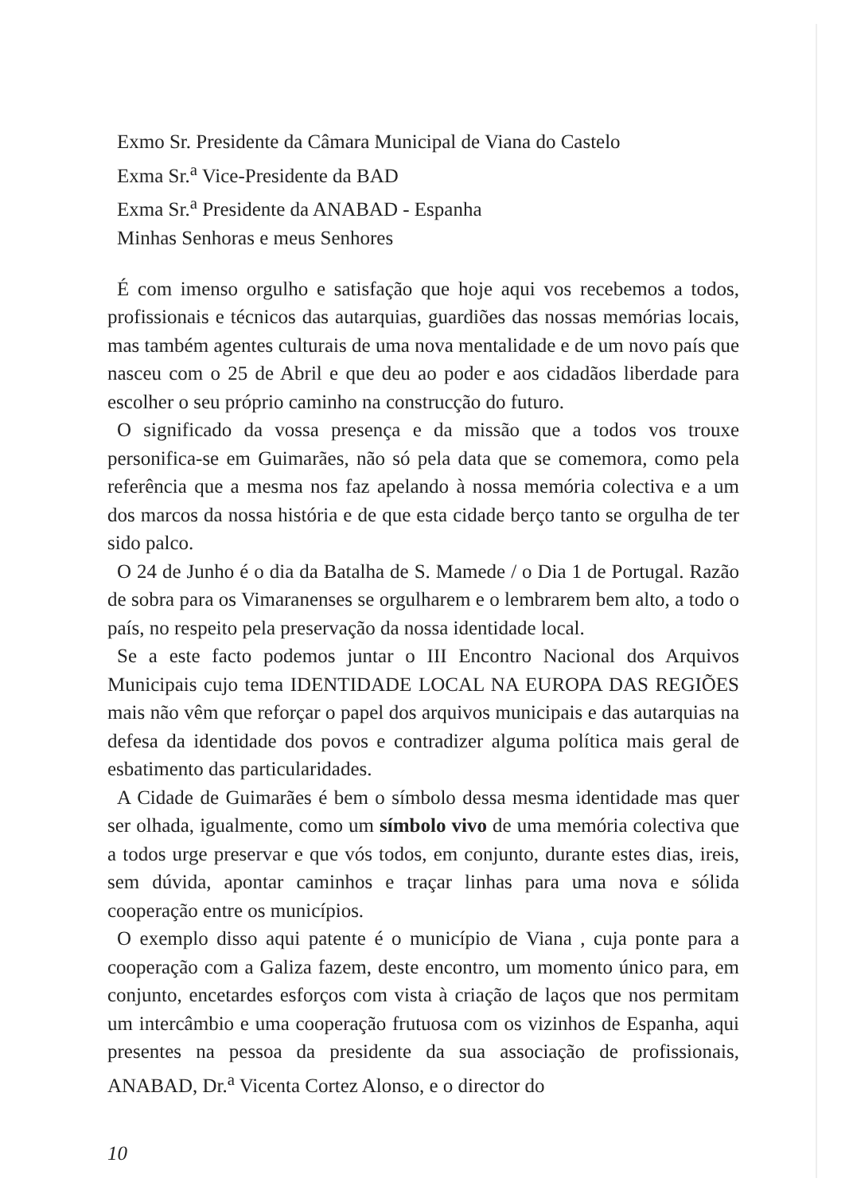Exmo Sr. Presidente da Câmara Municipal de Viana do Castelo
Exma Sr.<sup>a</sup> Vice-Presidente da BAD
Exma Sr.<sup>a</sup> Presidente da ANABAD - Espanha
Minhas Senhoras e meus Senhores
É com imenso orgulho e satisfação que hoje aqui vos recebemos a todos, profissionais e técnicos das autarquias, guardiões das nossas memórias locais, mas também agentes culturais de uma nova mentalidade e de um novo país que nasceu com o 25 de Abril e que deu ao poder e aos cidadãos liberdade para escolher o seu próprio caminho na construcção do futuro.
O significado da vossa presença e da missão que a todos vos trouxe personifica-se em Guimarães, não só pela data que se comemora, como pela referência que a mesma nos faz apelando à nossa memória colectiva e a um dos marcos da nossa história e de que esta cidade berço tanto se orgulha de ter sido palco.
O 24 de Junho é o dia da Batalha de S. Mamede / o Dia 1 de Portugal. Razão de sobra para os Vimaranenses se orgulharem e o lembrarem bem alto, a todo o país, no respeito pela preservação da nossa identidade local.
Se a este facto podemos juntar o III Encontro Nacional dos Arquivos Municipais cujo tema IDENTIDADE LOCAL NA EUROPA DAS REGIÕES mais não vêm que reforçar o papel dos arquivos municipais e das autarquias na defesa da identidade dos povos e contradizer alguma política mais geral de esbatimento das particularidades.
A Cidade de Guimarães é bem o símbolo dessa mesma identidade mas quer ser olhada, igualmente, como um símbolo vivo de uma memória colectiva que a todos urge preservar e que vós todos, em conjunto, durante estes dias, ireis, sem dúvida, apontar caminhos e traçar linhas para uma nova e sólida cooperação entre os municípios.
O exemplo disso aqui patente é o município de Viana , cuja ponte para a cooperação com a Galiza fazem, deste encontro, um momento único para, em conjunto, encetardes esforços com vista à criação de laços que nos permitam um intercâmbio e uma cooperação frutuosa com os vizinhos de Espanha, aqui presentes na pessoa da presidente da sua associação de profissionais, ANABAD, Dr.<sup>a</sup> Vicenta Cortez Alonso, e o director do
10